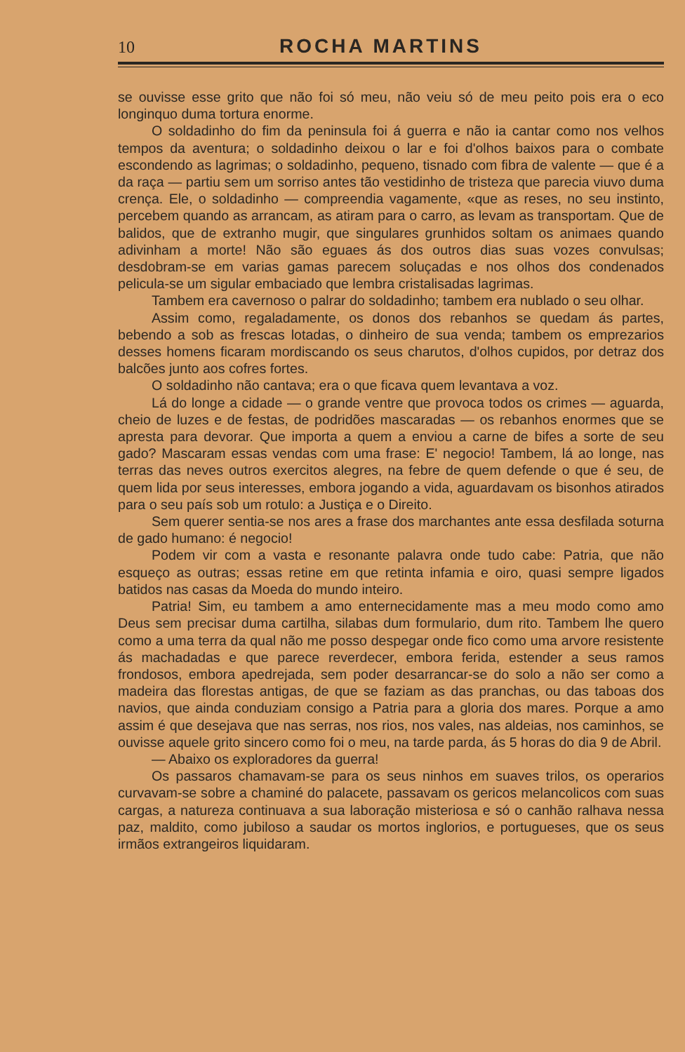10 ROCHA MARTINS
se ouvisse esse grito que não foi só meu, não veiu só de meu peito pois era o eco longinquo duma tortura enorme.
O soldadinho do fim da peninsula foi á guerra e não ia cantar como nos velhos tempos da aventura; o soldadinho deixou o lar e foi d'olhos baixos para o combate escondendo as lagrimas; o soldadinho, pequeno, tisnado com fibra de valente — que é a da raça — partiu sem um sorriso antes tão vestidinho de tristeza que parecia viuvo duma crença. Ele, o soldadinho — compreendia vagamente, «que as reses, no seu instinto, percebem quando as arrancam, as atiram para o carro, as levam as transportam. Que de balidos, que de extranho mugir, que singulares grunhidos soltam os animaes quando adivinham a morte! Não são eguaes ás dos outros dias suas vozes convulsas; desdobram-se em varias gamas parecem soluçadas e nos olhos dos condenados pelicula-se um sigular embaciado que lembra cristalisadas lagrimas.
Tambem era cavernoso o palrar do soldadinho; tambem era nublado o seu olhar.
Assim como, regaladamente, os donos dos rebanhos se quedam ás partes, bebendo a sob as frescas lotadas, o dinheiro de sua venda; tambem os emprezarios desses homens ficaram mordiscando os seus charutos, d'olhos cupidos, por detraz dos balcões junto aos cofres fortes.
O soldadinho não cantava; era o que ficava quem levantava a voz.
Lá do longe a cidade — o grande ventre que provoca todos os crimes — aguarda, cheio de luzes e de festas, de podridões mascaradas — os rebanhos enormes que se apresta para devorar. Que importa a quem a enviou a carne de bifes a sorte de seu gado? Mascaram essas vendas com uma frase: E' negocio! Tambem, lá ao longe, nas terras das neves outros exercitos alegres, na febre de quem defende o que é seu, de quem lida por seus interesses, embora jogando a vida, aguardavam os bisonhos atirados para o seu país sob um rotulo: a Justiça e o Direito.
Sem querer sentia-se nos ares a frase dos marchantes ante essa desfilada soturna de gado humano: é negocio!
Podem vir com a vasta e resonante palavra onde tudo cabe: Patria, que não esqueço as outras; essas retine em que retinta infamia e oiro, quasi sempre ligados batidos nas casas da Moeda do mundo inteiro.
Patria! Sim, eu tambem a amo enternecidamente mas a meu modo como amo Deus sem precisar duma cartilha, silabas dum formulario, dum rito. Tambem lhe quero como a uma terra da qual não me posso despegar onde fico como uma arvore resistente ás machadadas e que parece reverdecer, embora ferida, estender a seus ramos frondosos, embora apedrejada, sem poder desarrancar-se do solo a não ser como a madeira das florestas antigas, de que se faziam as das pranchas, ou das taboas dos navios, que ainda conduziam consigo a Patria para a gloria dos mares. Porque a amo assim é que desejava que nas serras, nos rios, nos vales, nas aldeias, nos caminhos, se ouvisse aquele grito sincero como foi o meu, na tarde parda, ás 5 horas do dia 9 de Abril.
— Abaixo os exploradores da guerra!
Os passaros chamavam-se para os seus ninhos em suaves trilos, os operarios curvavam-se sobre a chaminé do palacete, passavam os gericos melancolicos com suas cargas, a natureza continuava a sua laboração misteriosa e só o canhão ralhava nessa paz, maldito, como jubiloso a saudar os mortos inglorios, e portugueses, que os seus irmãos extrangeiros liquidaram.